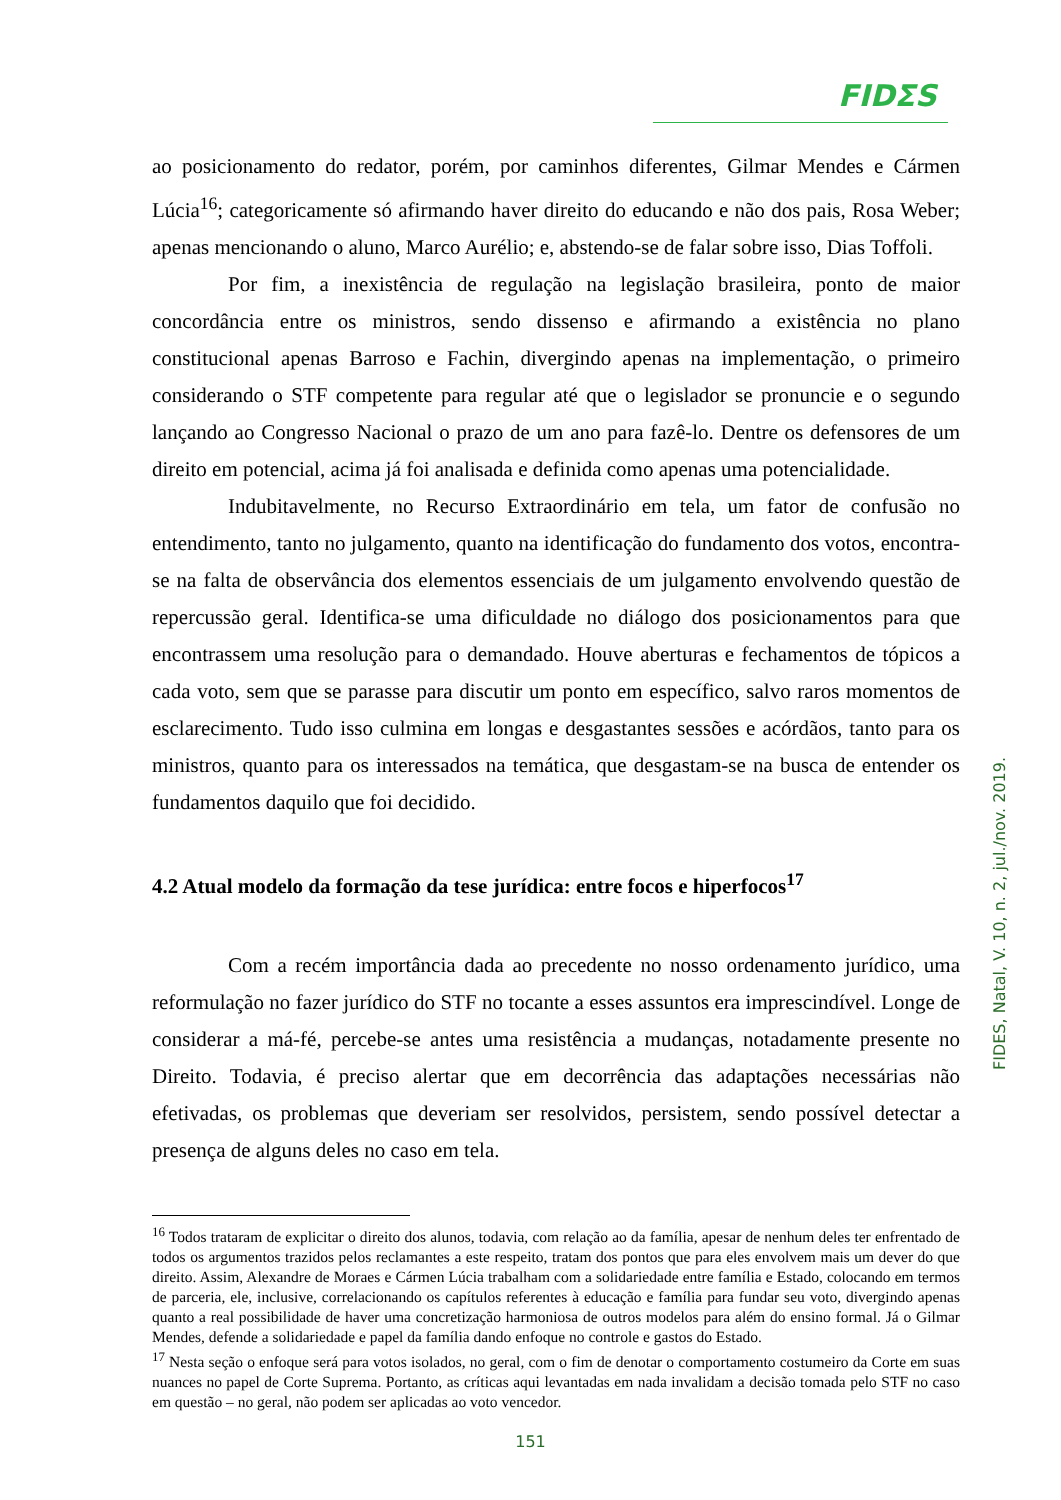FIDΣS
ao posicionamento do redator, porém, por caminhos diferentes, Gilmar Mendes e Cármen Lúcia<sup>16</sup>; categoricamente só afirmando haver direito do educando e não dos pais, Rosa Weber; apenas mencionando o aluno, Marco Aurélio; e, abstendo-se de falar sobre isso, Dias Toffoli.
Por fim, a inexistência de regulação na legislação brasileira, ponto de maior concordância entre os ministros, sendo dissenso e afirmando a existência no plano constitucional apenas Barroso e Fachin, divergindo apenas na implementação, o primeiro considerando o STF competente para regular até que o legislador se pronuncie e o segundo lançando ao Congresso Nacional o prazo de um ano para fazê-lo. Dentre os defensores de um direito em potencial, acima já foi analisada e definida como apenas uma potencialidade.
Indubitavelmente, no Recurso Extraordinário em tela, um fator de confusão no entendimento, tanto no julgamento, quanto na identificação do fundamento dos votos, encontra-se na falta de observância dos elementos essenciais de um julgamento envolvendo questão de repercussão geral. Identifica-se uma dificuldade no diálogo dos posicionamentos para que encontrassem uma resolução para o demandado. Houve aberturas e fechamentos de tópicos a cada voto, sem que se parasse para discutir um ponto em específico, salvo raros momentos de esclarecimento. Tudo isso culmina em longas e desgastantes sessões e acórdãos, tanto para os ministros, quanto para os interessados na temática, que desgastam-se na busca de entender os fundamentos daquilo que foi decidido.
4.2 Atual modelo da formação da tese jurídica: entre focos e hiperfocos<sup>17</sup>
Com a recém importância dada ao precedente no nosso ordenamento jurídico, uma reformulação no fazer jurídico do STF no tocante a esses assuntos era imprescindível. Longe de considerar a má-fé, percebe-se antes uma resistência a mudanças, notadamente presente no Direito. Todavia, é preciso alertar que em decorrência das adaptações necessárias não efetivadas, os problemas que deveriam ser resolvidos, persistem, sendo possível detectar a presença de alguns deles no caso em tela.
<sup>16</sup> Todos trataram de explicitar o direito dos alunos, todavia, com relação ao da família, apesar de nenhum deles ter enfrentado de todos os argumentos trazidos pelos reclamantes a este respeito, tratam dos pontos que para eles envolvem mais um dever do que direito. Assim, Alexandre de Moraes e Cármen Lúcia trabalham com a solidariedade entre família e Estado, colocando em termos de parceria, ele, inclusive, correlacionando os capítulos referentes à educação e família para fundar seu voto, divergindo apenas quanto a real possibilidade de haver uma concretização harmoniosa de outros modelos para além do ensino formal. Já o Gilmar Mendes, defende a solidariedade e papel da família dando enfoque no controle e gastos do Estado.
<sup>17</sup> Nesta seção o enfoque será para votos isolados, no geral, com o fim de denotar o comportamento costumeiro da Corte em suas nuances no papel de Corte Suprema. Portanto, as críticas aqui levantadas em nada invalidam a decisão tomada pelo STF no caso em questão – no geral, não podem ser aplicadas ao voto vencedor.
FIDES, Natal, V. 10, n. 2, jul./nov. 2019.
151